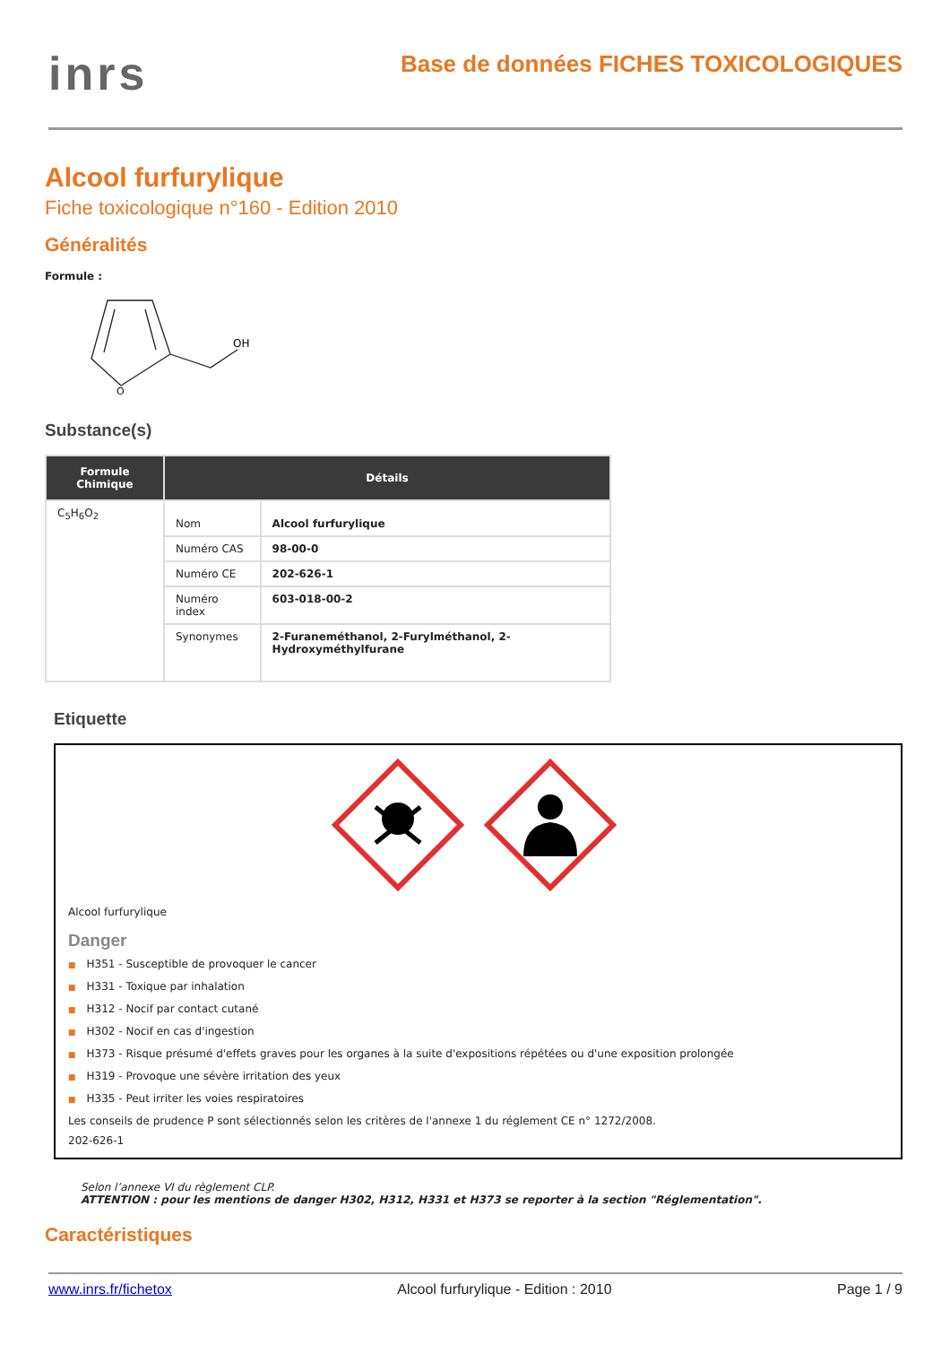inrs
Base de données FICHES TOXICOLOGIQUES
Alcool furfurylique
Fiche toxicologique n°160 - Edition 2010
Généralités
Formule :
O
OH
Substance(s)
| Formule Chimique | Détails | |
| --- | --- | --- |
| C<sub>5</sub>H<sub>6</sub>O<sub>2</sub> | Nom | Alcool furfurylique |
| | Numéro CAS | 98-00-0 |
| | Numéro CE | 202-626-1 |
| | Numéro index | 603-018-00-2 |
| | Synonymes | 2-Furaneméthanol, 2-Furylméthanol, 2-Hydroxyméthylfurane |
Etiquette
Alcool furfurylique
Danger
■ H351 - Susceptible de provoquer le cancer
■ H331 - Toxique par inhalation
■ H312 - Nocif par contact cutané
■ H302 - Nocif en cas d'ingestion
■ H373 - Risque présumé d'effets graves pour les organes à la suite d'expositions répétées ou d'une exposition prolongée
■ H319 - Provoque une sévère irritation des yeux
■ H335 - Peut irriter les voies respiratoires
Les conseils de prudence P sont sélectionnés selon les critères de l'annexe 1 du réglement CE n° 1272/2008.
202-626-1
Selon l’annexe VI du règlement CLP.
ATTENTION : pour les mentions de danger H302, H312, H331 et H373 se reporter à la section "Réglementation".
Caractéristiques
www.inrs.fr/fichetox Alcool furfurylique - Edition : 2010 Page 1 / 9